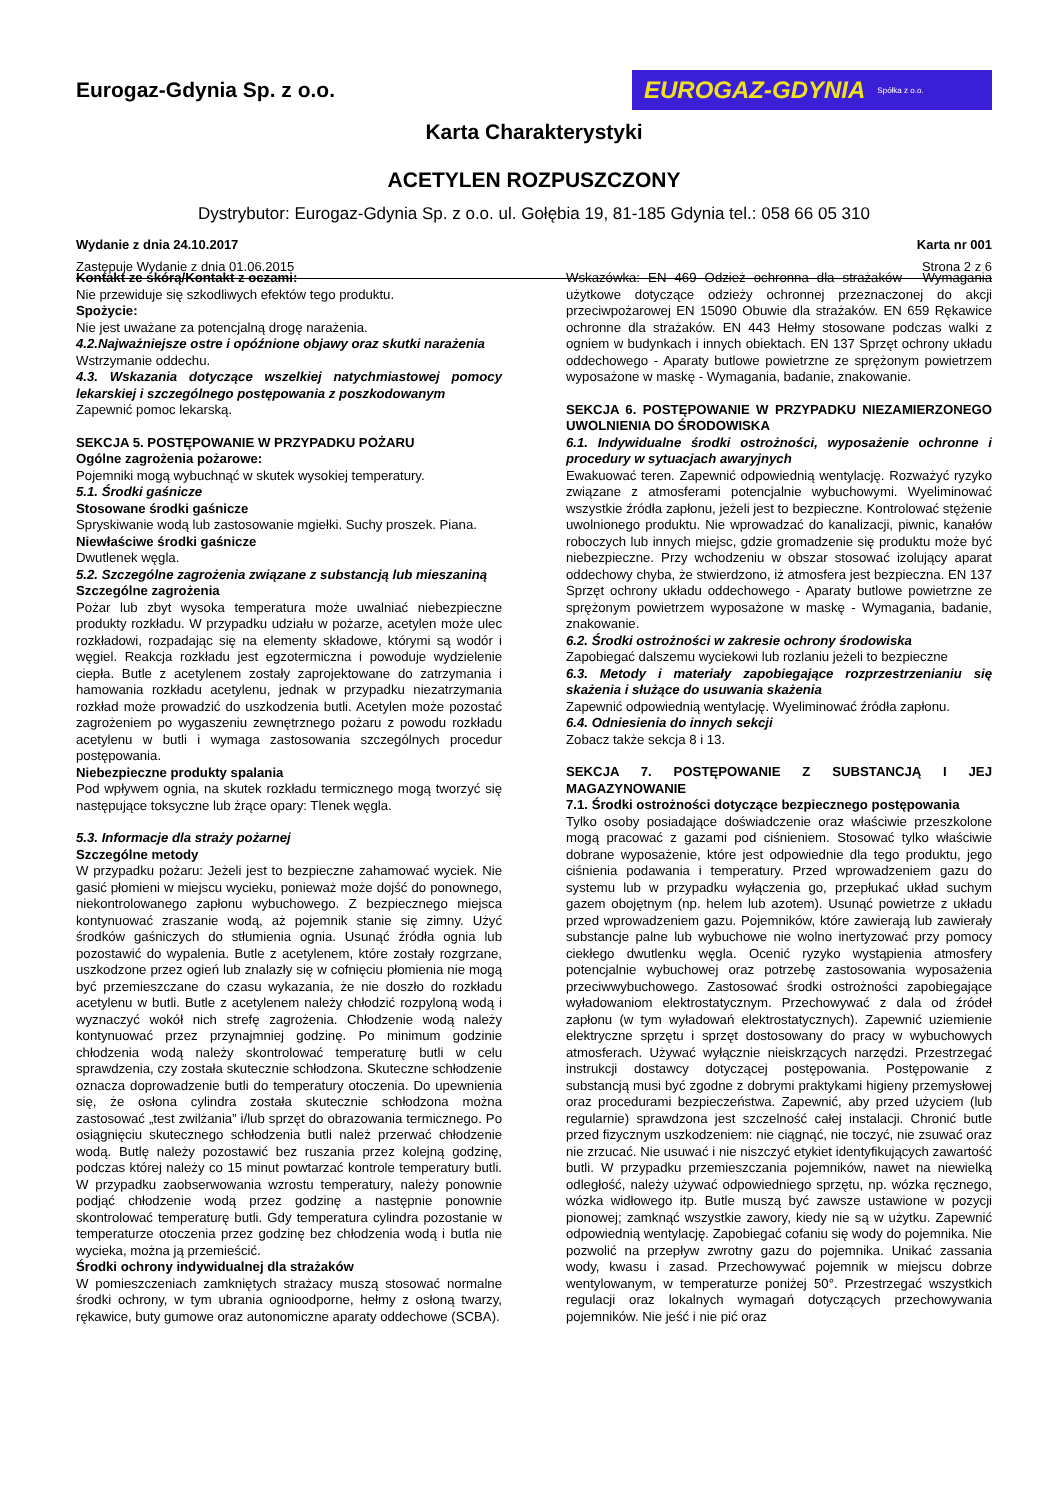Eurogaz-Gdynia Sp. z o.o.
EUROGAZ-GDYNIA Spółka z o.o.
Karta Charakterystyki
ACETYLEN ROZPUSZCZONY
Dystrybutor: Eurogaz-Gdynia Sp. z o.o. ul. Gołębia 19, 81-185 Gdynia tel.: 058 66 05 310
Wydanie z dnia 24.10.2017 Karta nr 001
Zastępuje Wydanie z dnia 01.06.2015 Strona 2 z 6
Kontakt ze skórą/Kontakt z oczami:
Nie przewiduje się szkodliwych efektów tego produktu.
Spożycie:
Nie jest uważane za potencjalną drogę narażenia.
4.2.Najważniejsze ostre i opóźnione objawy oraz skutki narażenia
Wstrzymanie oddechu.
4.3. Wskazania dotyczące wszelkiej natychmiastowej pomocy lekarskiej i szczególnego postępowania z poszkodowanym
Zapewnić pomoc lekarską.
SEKCJA 5. POSTĘPOWANIE W PRZYPADKU POŻARU
Ogólne zagrożenia pożarowe:
Pojemniki mogą wybuchnąć w skutek wysokiej temperatury.
5.1. Środki gaśnicze
Stosowane środki gaśnicze
Spryskiwanie wodą lub zastosowanie mgiełki. Suchy proszek. Piana.
Niewłaściwe środki gaśnicze
Dwutlenek węgla.
5.2. Szczególne zagrożenia związane z substancją lub mieszaniną
Szczególne zagrożenia
Pożar lub zbyt wysoka temperatura może uwalniać niebezpieczne produkty rozkładu. W przypadku udziału w pożarze, acetylen może ulec rozkładowi, rozpadając się na elementy składowe, którymi są wodór i węgiel. Reakcja rozkładu jest egzotermiczna i powoduje wydzielenie ciepła. Butle z acetylenem zostały zaprojektowane do zatrzymania i hamowania rozkładu acetylenu, jednak w przypadku niezatrzymania rozkład może prowadzić do uszkodzenia butli. Acetylen może pozostać zagrożeniem po wygaszeniu zewnętrznego pożaru z powodu rozkładu acetylenu w butli i wymaga zastosowania szczególnych procedur postępowania.
Niebezpieczne produkty spalania
Pod wpływem ognia, na skutek rozkładu termicznego mogą tworzyć się następujące toksyczne lub żrące opary: Tlenek węgla.
5.3. Informacje dla straży pożarnej
Szczególne metody
W przypadku pożaru: Jeżeli jest to bezpieczne zahamować wyciek. Nie gasić płomieni w miejscu wycieku, ponieważ może dojść do ponownego, niekontrolowanego zapłonu wybuchowego. Z bezpiecznego miejsca kontynuować zraszanie wodą, aż pojemnik stanie się zimny. Użyć środków gaśniczych do stłumienia ognia. Usunąć źródła ognia lub pozostawić do wypalenia. Butle z acetylenem, które zostały rozgrzane, uszkodzone przez ogień lub znalazły się w cofnięciu płomienia nie mogą być przemieszczane do czasu wykazania, że nie doszło do rozkładu acetylenu w butli. Butle z acetylenem należy chłodzić rozpyloną wodą i wyznaczyć wokół nich strefę zagrożenia. Chłodzenie wodą należy kontynuować przez przynajmniej godzinę. Po minimum godzinie chłodzenia wodą należy skontrolować temperaturę butli w celu sprawdzenia, czy została skutecznie schłodzona. Skuteczne schłodzenie oznacza doprowadzenie butli do temperatury otoczenia. Do upewnienia się, że osłona cylindra została skutecznie schłodzona można zastosować „test zwilżania” i/lub sprzęt do obrazowania termicznego. Po osiągnięciu skutecznego schłodzenia butli należ przerwać chłodzenie wodą. Butlę należy pozostawić bez ruszania przez kolejną godzinę, podczas której należy co 15 minut powtarzać kontrole temperatury butli. W przypadku zaobserwowania wzrostu temperatury, należy ponownie podjąć chłodzenie wodą przez godzinę a następnie ponownie skontrolować temperaturę butli. Gdy temperatura cylindra pozostanie w temperaturze otoczenia przez godzinę bez chłodzenia wodą i butla nie wycieka, można ją przemieścić.
Środki ochrony indywidualnej dla strażaków
W pomieszczeniach zamkniętych strażacy muszą stosować normalne środki ochrony, w tym ubrania ognioodporne, hełmy z osłoną twarzy, rękawice, buty gumowe oraz autonomiczne aparaty oddechowe (SCBA).
Wskazówka: EN 469 Odzież ochronna dla strażaków - Wymagania użytkowe dotyczące odzieży ochronnej przeznaczonej do akcji przeciwpożarowej EN 15090 Obuwie dla strażaków. EN 659 Rękawice ochronne dla strażaków. EN 443 Hełmy stosowane podczas walki z ogniem w budynkach i innych obiektach. EN 137 Sprzęt ochrony układu oddechowego - Aparaty butlowe powietrzne ze sprężonym powietrzem wyposażone w maskę - Wymagania, badanie, znakowanie.
SEKCJA 6. POSTĘPOWANIE W PRZYPADKU NIEZAMIERZONEGO UWOLNIENIA DO ŚRODOWISKA
6.1. Indywidualne środki ostrożności, wyposażenie ochronne i procedury w sytuacjach awaryjnych
Ewakuować teren. Zapewnić odpowiednią wentylację. Rozważyć ryzyko związane z atmosferami potencjalnie wybuchowymi. Wyeliminować wszystkie źródła zapłonu, jeżeli jest to bezpieczne. Kontrolować stężenie uwolnionego produktu. Nie wprowadzać do kanalizacji, piwnic, kanałów roboczych lub innych miejsc, gdzie gromadzenie się produktu może być niebezpieczne. Przy wchodzeniu w obszar stosować izolujący aparat oddechowy chyba, że stwierdzono, iż atmosfera jest bezpieczna. EN 137 Sprzęt ochrony układu oddechowego - Aparaty butlowe powietrzne ze sprężonym powietrzem wyposażone w maskę - Wymagania, badanie, znakowanie.
6.2. Środki ostrożności w zakresie ochrony środowiska
Zapobiegać dalszemu wyciekowi lub rozlaniu jeżeli to bezpieczne
6.3. Metody i materiały zapobiegające rozprzestrzenianiu się skażenia i służące do usuwania skażenia
Zapewnić odpowiednią wentylację. Wyeliminować źródła zapłonu.
6.4. Odniesienia do innych sekcji
Zobacz także sekcja 8 i 13.
SEKCJA 7. POSTĘPOWANIE Z SUBSTANCJĄ I JEJ MAGAZYNOWANIE
7.1. Środki ostrożności dotyczące bezpiecznego postępowania
Tylko osoby posiadające doświadczenie oraz właściwie przeszkolone mogą pracować z gazami pod ciśnieniem. Stosować tylko właściwie dobrane wyposażenie, które jest odpowiednie dla tego produktu, jego ciśnienia podawania i temperatury. Przed wprowadzeniem gazu do systemu lub w przypadku wyłączenia go, przepłukać układ suchym gazem obojętnym (np. helem lub azotem). Usunąć powietrze z układu przed wprowadzeniem gazu. Pojemników, które zawierają lub zawierały substancje palne lub wybuchowe nie wolno inertyzować przy pomocy ciekłego dwutlenku węgla. Ocenić ryzyko wystąpienia atmosfery potencjalnie wybuchowej oraz potrzebę zastosowania wyposażenia przeciwwybuchowego. Zastosować środki ostrożności zapobiegające wyładowaniom elektrostatycznym. Przechowywać z dala od źródeł zapłonu (w tym wyładowań elektrostatycznych). Zapewnić uziemienie elektryczne sprzętu i sprzęt dostosowany do pracy w wybuchowych atmosferach. Używać wyłącznie nieiskrzących narzędzi. Przestrzegać instrukcji dostawcy dotyczącej postępowania. Postępowanie z substancją musi być zgodne z dobrymi praktykami higieny przemysłowej oraz procedurami bezpieczeństwa. Zapewnić, aby przed użyciem (lub regularnie) sprawdzona jest szczelność całej instalacji. Chronić butle przed fizycznym uszkodzeniem: nie ciągnąć, nie toczyć, nie zsuwać oraz nie zrzucać. Nie usuwać i nie niszczyć etykiet identyfikujących zawartość butli. W przypadku przemieszczania pojemników, nawet na niewielką odległość, należy używać odpowiedniego sprzętu, np. wózka ręcznego, wózka widłowego itp. Butle muszą być zawsze ustawione w pozycji pionowej; zamknąć wszystkie zawory, kiedy nie są w użytku. Zapewnić odpowiednią wentylację. Zapobiegać cofaniu się wody do pojemnika. Nie pozwolić na przepływ zwrotny gazu do pojemnika. Unikać zassania wody, kwasu i zasad. Przechowywać pojemnik w miejscu dobrze wentylowanym, w temperaturze poniżej 50°. Przestrzegać wszystkich regulacji oraz lokalnych wymagań dotyczących przechowywania pojemników. Nie jeść i nie pić oraz